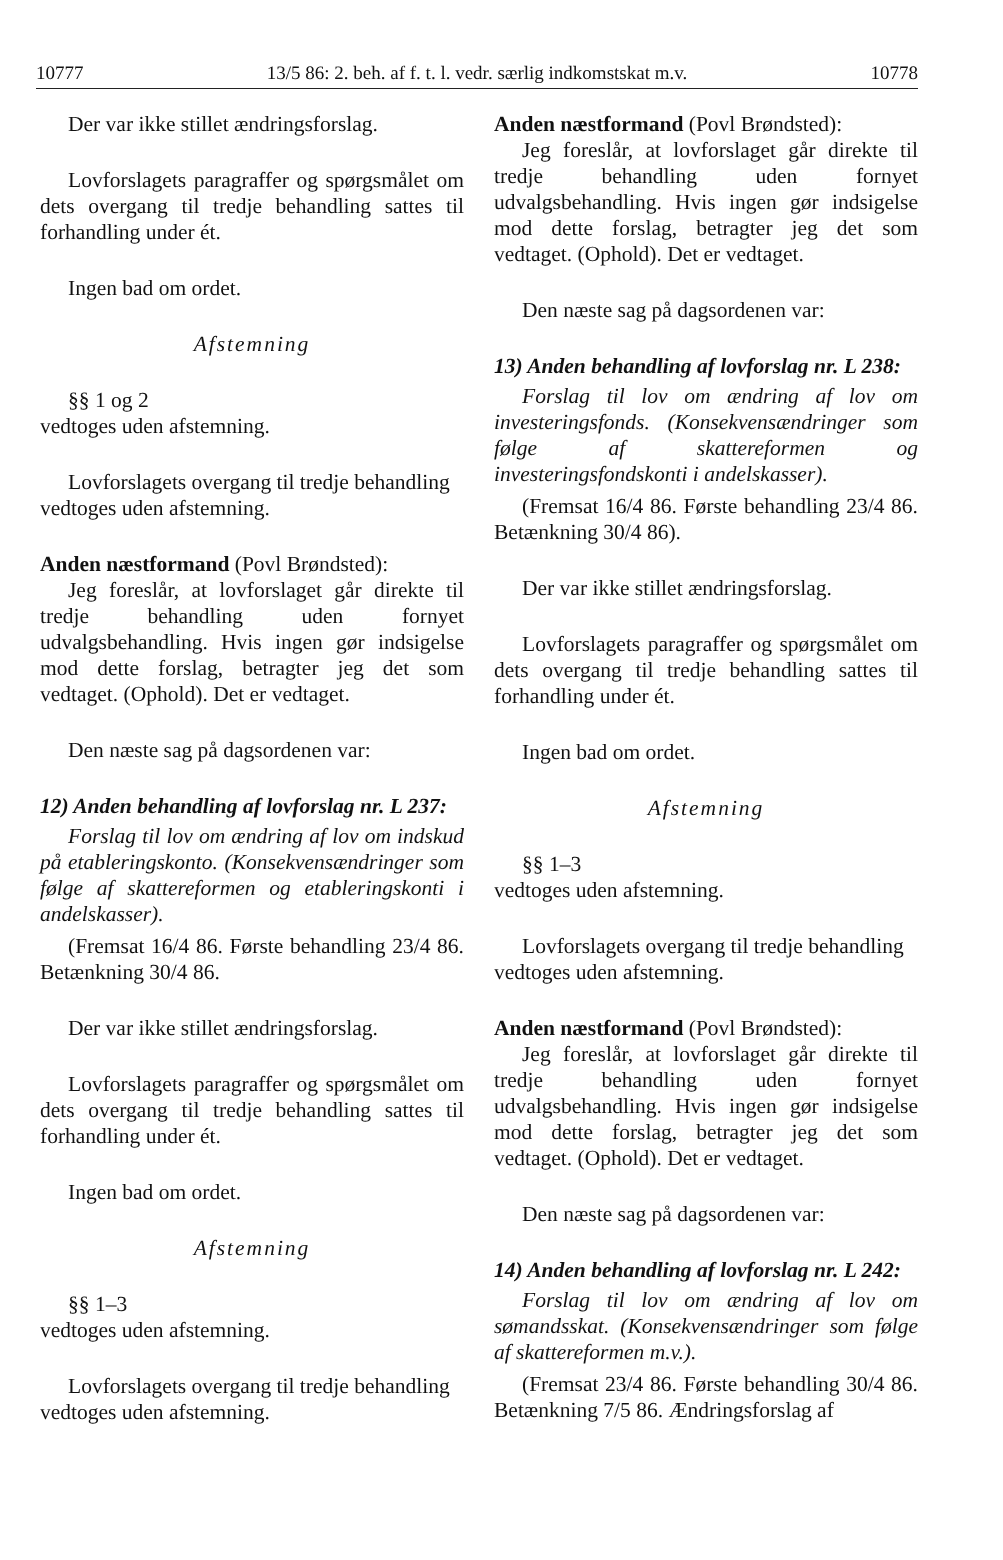10777 13/5 86: 2. beh. af f. t. l. vedr. særlig indkomstskat m.v. 10778
Der var ikke stillet ændringsforslag.
Lovforslagets paragraffer og spørgsmålet om dets overgang til tredje behandling sattes til forhandling under ét.
Ingen bad om ordet.
Afstemning
§§ 1 og 2
vedtoges uden afstemning.
Lovforslagets overgang til tredje behandling
vedtoges uden afstemning.
Anden næstformand (Povl Brøndsted):
Jeg foreslår, at lovforslaget går direkte til tredje behandling uden fornyet udvalgsbehandling. Hvis ingen gør indsigelse mod dette forslag, betragter jeg det som vedtaget. (Ophold). Det er vedtaget.
Den næste sag på dagsordenen var:
12) Anden behandling af lovforslag nr. L 237:
Forslag til lov om ændring af lov om indskud på etableringskonto. (Konsekvensændringer som følge af skattereformen og etableringskonti i andelskasser).
(Fremsat 16/4 86. Første behandling 23/4 86. Betænkning 30/4 86.
Der var ikke stillet ændringsforslag.
Lovforslagets paragraffer og spørgsmålet om dets overgang til tredje behandling sattes til forhandling under ét.
Ingen bad om ordet.
Afstemning
§§ 1–3
vedtoges uden afstemning.
Lovforslagets overgang til tredje behandling
vedtoges uden afstemning.
Anden næstformand (Povl Brøndsted):
Jeg foreslår, at lovforslaget går direkte til tredje behandling uden fornyet udvalgsbehandling. Hvis ingen gør indsigelse mod dette forslag, betragter jeg det som vedtaget. (Ophold). Det er vedtaget.
Den næste sag på dagsordenen var:
13) Anden behandling af lovforslag nr. L 238:
Forslag til lov om ændring af lov om investeringsfonds. (Konsekvensændringer som følge af skattereformen og investeringsfondskonti i andelskasser).
(Fremsat 16/4 86. Første behandling 23/4 86. Betænkning 30/4 86).
Der var ikke stillet ændringsforslag.
Lovforslagets paragraffer og spørgsmålet om dets overgang til tredje behandling sattes til forhandling under ét.
Ingen bad om ordet.
Afstemning
§§ 1–3
vedtoges uden afstemning.
Lovforslagets overgang til tredje behandling
vedtoges uden afstemning.
Anden næstformand (Povl Brøndsted):
Jeg foreslår, at lovforslaget går direkte til tredje behandling uden fornyet udvalgsbehandling. Hvis ingen gør indsigelse mod dette forslag, betragter jeg det som vedtaget. (Ophold). Det er vedtaget.
Den næste sag på dagsordenen var:
14) Anden behandling af lovforslag nr. L 242:
Forslag til lov om ændring af lov om sømandsskat. (Konsekvensændringer som følge af skattereformen m.v.).
(Fremsat 23/4 86. Første behandling 30/4 86. Betænkning 7/5 86. Ændringsforslag af